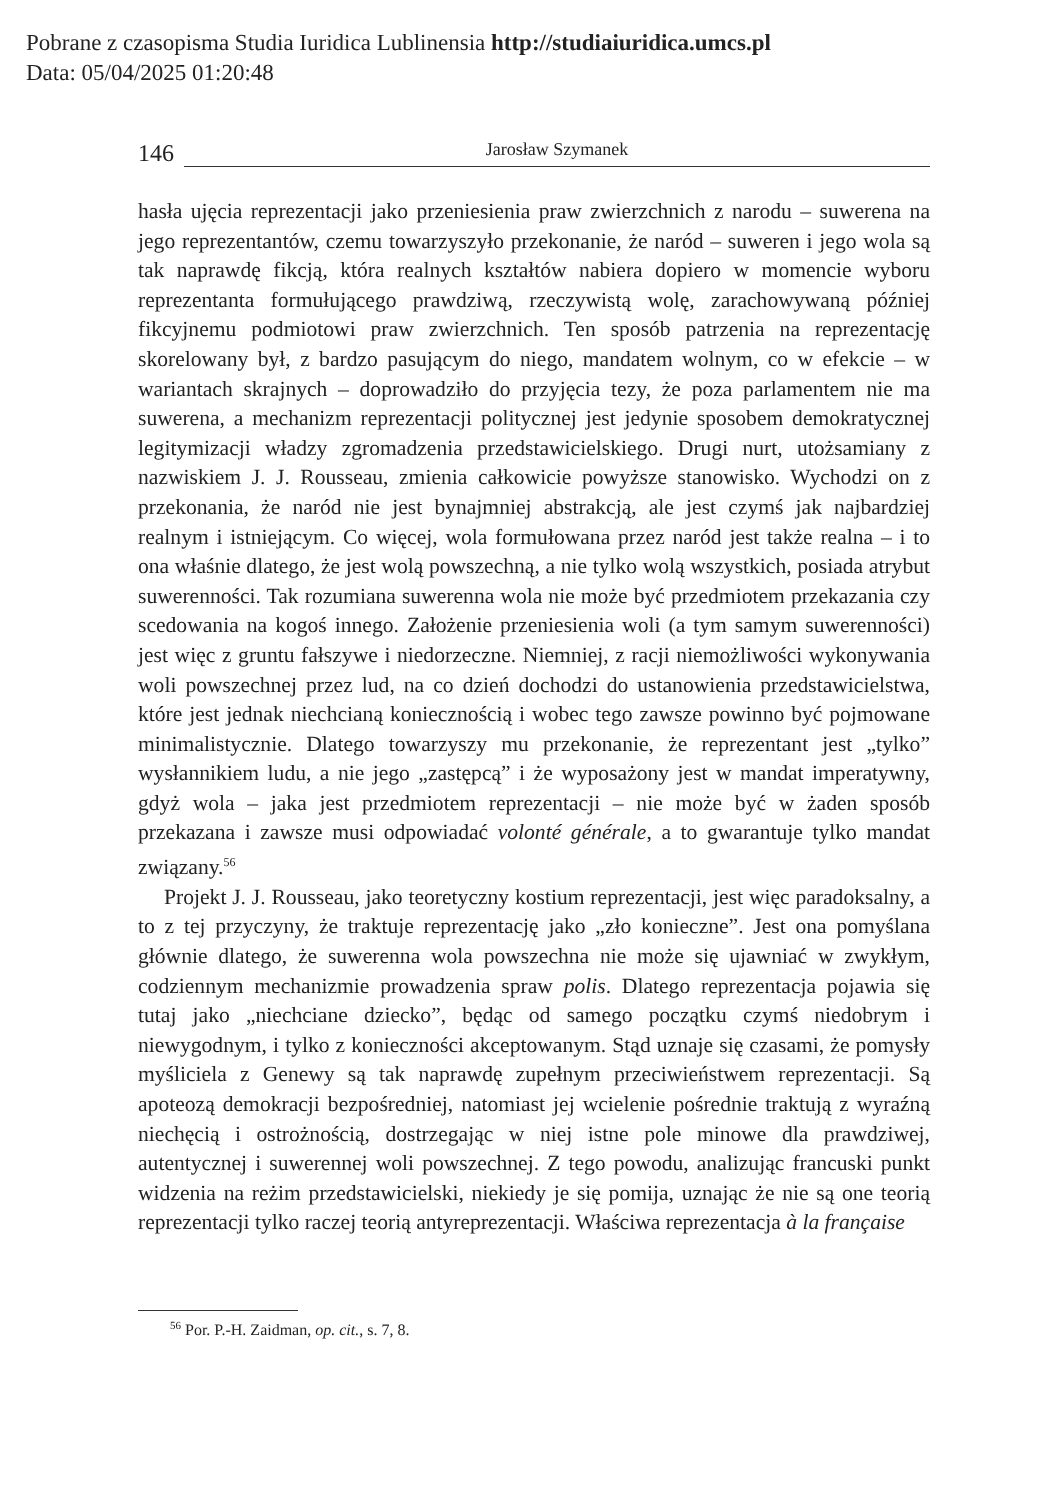Pobrane z czasopisma Studia Iuridica Lublinensia http://studiaiuridica.umcs.pl
Data: 05/04/2025 01:20:48
146
Jarosław Szymanek
hasła ujęcia reprezentacji jako przeniesienia praw zwierzchnich z narodu – suwerena na jego reprezentantów, czemu towarzyszyło przekonanie, że naród – suweren i jego wola są tak naprawdę fikcją, która realnych kształtów nabiera dopiero w momencie wyboru reprezentanta formułującego prawdziwą, rzeczywistą wolę, zarachowywaną później fikcyjnemu podmiotowi praw zwierzchnich. Ten sposób patrzenia na reprezentację skorelowany był, z bardzo pasującym do niego, mandatem wolnym, co w efekcie – w wariantach skrajnych – doprowadziło do przyjęcia tezy, że poza parlamentem nie ma suwerena, a mechanizm reprezentacji politycznej jest jedynie sposobem demokratycznej legitymizacji władzy zgromadzenia przedstawicielskiego. Drugi nurt, utożsamiany z nazwiskiem J. J. Rousseau, zmienia całkowicie powyższe stanowisko. Wychodzi on z przekonania, że naród nie jest bynajmniej abstrakcją, ale jest czymś jak najbardziej realnym i istniejącym. Co więcej, wola formułowana przez naród jest także realna – i to ona właśnie dlatego, że jest wolą powszechną, a nie tylko wolą wszystkich, posiada atrybut suwerenności. Tak rozumiana suwerenna wola nie może być przedmiotem przekazania czy scedowania na kogoś innego. Założenie przeniesienia woli (a tym samym suwerenności) jest więc z gruntu fałszywe i niedorzeczne. Niemniej, z racji niemożliwości wykonywania woli powszechnej przez lud, na co dzień dochodzi do ustanowienia przedstawicielstwa, które jest jednak niechcianą koniecznością i wobec tego zawsze powinno być pojmowane minimalistycznie. Dlatego towarzyszy mu przekonanie, że reprezentant jest „tylko” wysłannikiem ludu, a nie jego „zastępcą” i że wyposażony jest w mandat imperatywny, gdyż wola – jaka jest przedmiotem reprezentacji – nie może być w żaden sposób przekazana i zawsze musi odpowiadać volonté générale, a to gwarantuje tylko mandat związany.<sup>56</sup>
Projekt J. J. Rousseau, jako teoretyczny kostium reprezentacji, jest więc paradoksalny, a to z tej przyczyny, że traktuje reprezentację jako „zło konieczne”. Jest ona pomyślana głównie dlatego, że suwerenna wola powszechna nie może się ujawniać w zwykłym, codziennym mechanizmie prowadzenia spraw polis. Dlatego reprezentacja pojawia się tutaj jako „niechciane dziecko”, będąc od samego początku czymś niedobrym i niewygodnym, i tylko z konieczności akceptowanym. Stąd uznaje się czasami, że pomysły myśliciela z Genewy są tak naprawdę zupełnym przeciwieństwem reprezentacji. Są apoteozą demokracji bezpośredniej, natomiast jej wcielenie pośrednie traktują z wyraźną niechęcią i ostrożnością, dostrzegając w niej istne pole minowe dla prawdziwej, autentycznej i suwerennej woli powszechnej. Z tego powodu, analizując francuski punkt widzenia na reżim przedstawicielski, niekiedy je się pomija, uznając że nie są one teorią reprezentacji tylko raczej teorią antyreprezentacji. Właściwa reprezentacja à la française
<sup>56</sup> Por. P.-H. Zaidman, op. cit., s. 7, 8.